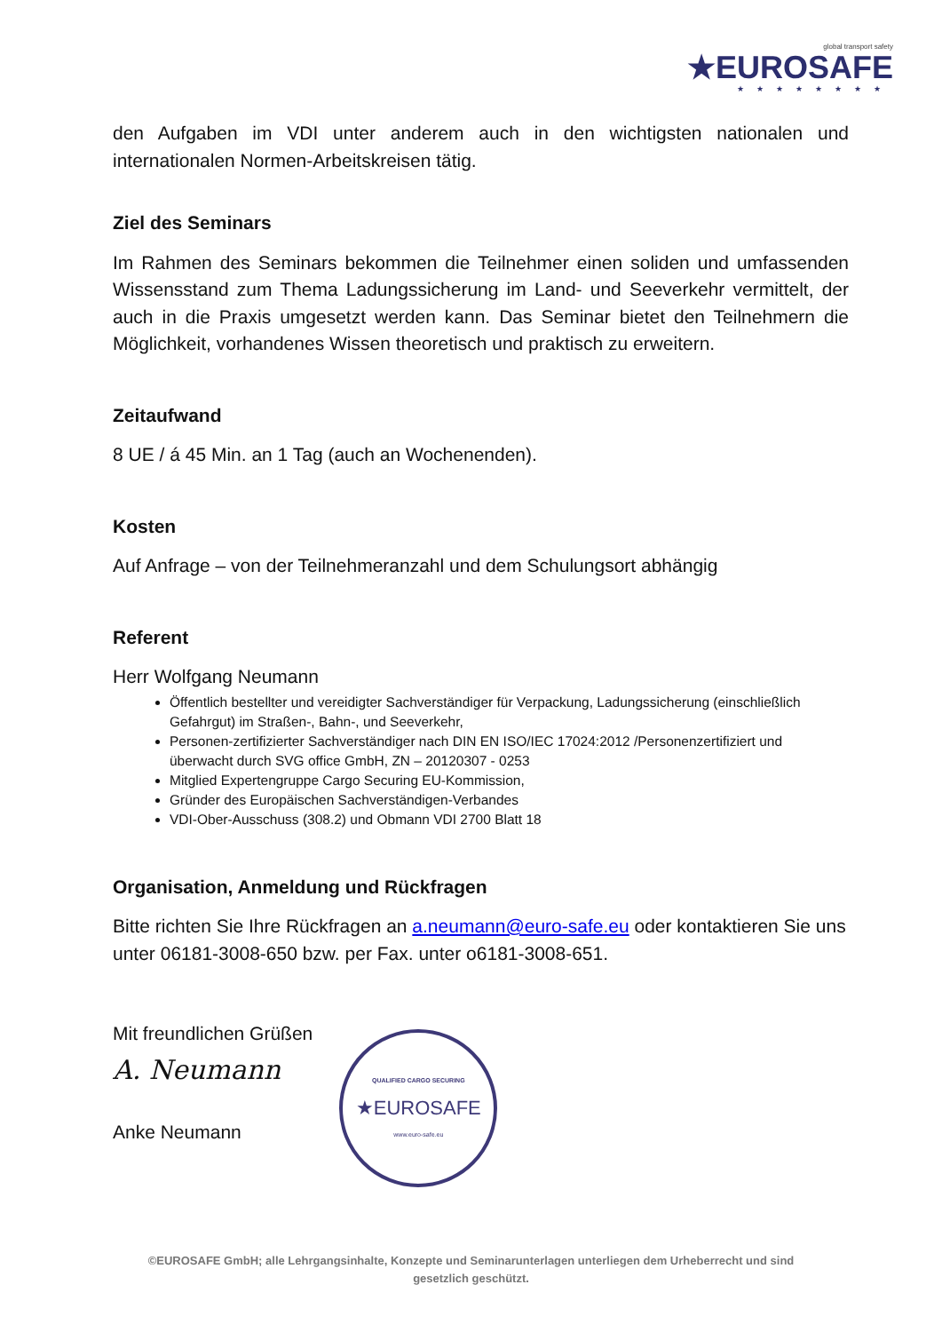global transport safety
★EUROSAFE
★★★★★★★★
den Aufgaben im VDI unter anderem auch in den wichtigsten nationalen und internationalen Normen-Arbeitskreisen tätig.
Ziel des Seminars
Im Rahmen des Seminars bekommen die Teilnehmer einen soliden und umfassenden Wissensstand zum Thema Ladungssicherung im Land- und Seeverkehr vermittelt, der auch in die Praxis umgesetzt werden kann. Das Seminar bietet den Teilnehmern die Möglichkeit, vorhandenes Wissen theoretisch und praktisch zu erweitern.
Zeitaufwand
8 UE / á 45 Min. an 1 Tag (auch an Wochenenden).
Kosten
Auf Anfrage – von der Teilnehmeranzahl und dem Schulungsort abhängig
Referent
Herr Wolfgang Neumann
Öffentlich bestellter und vereidigter Sachverständiger für Verpackung, Ladungssicherung (einschließlich Gefahrgut) im Straßen-, Bahn-, und Seeverkehr,
Personen-zertifizierter Sachverständiger nach DIN EN ISO/IEC 17024:2012 /Personenzertifiziert und überwacht durch SVG office GmbH, ZN – 20120307 - 0253
Mitglied Expertengruppe Cargo Securing EU-Kommission,
Gründer des Europäischen Sachverständigen-Verbandes
VDI-Ober-Ausschuss (308.2) und Obmann VDI 2700 Blatt 18
Organisation, Anmeldung und Rückfragen
Bitte richten Sie Ihre Rückfragen an a.neumann@euro-safe.eu oder kontaktieren Sie uns unter 06181-3008-650 bzw. per Fax. unter o6181-3008-651.
Mit freundlichen Grüßen
A. Neumann
Anke Neumann
QUALIFIED CARGO SECURING
★EUROSAFE
www.euro-safe.eu
©EUROSAFE GmbH; alle Lehrgangsinhalte, Konzepte und Seminarunterlagen unterliegen dem Urheberrecht und sind
gesetzlich geschützt.